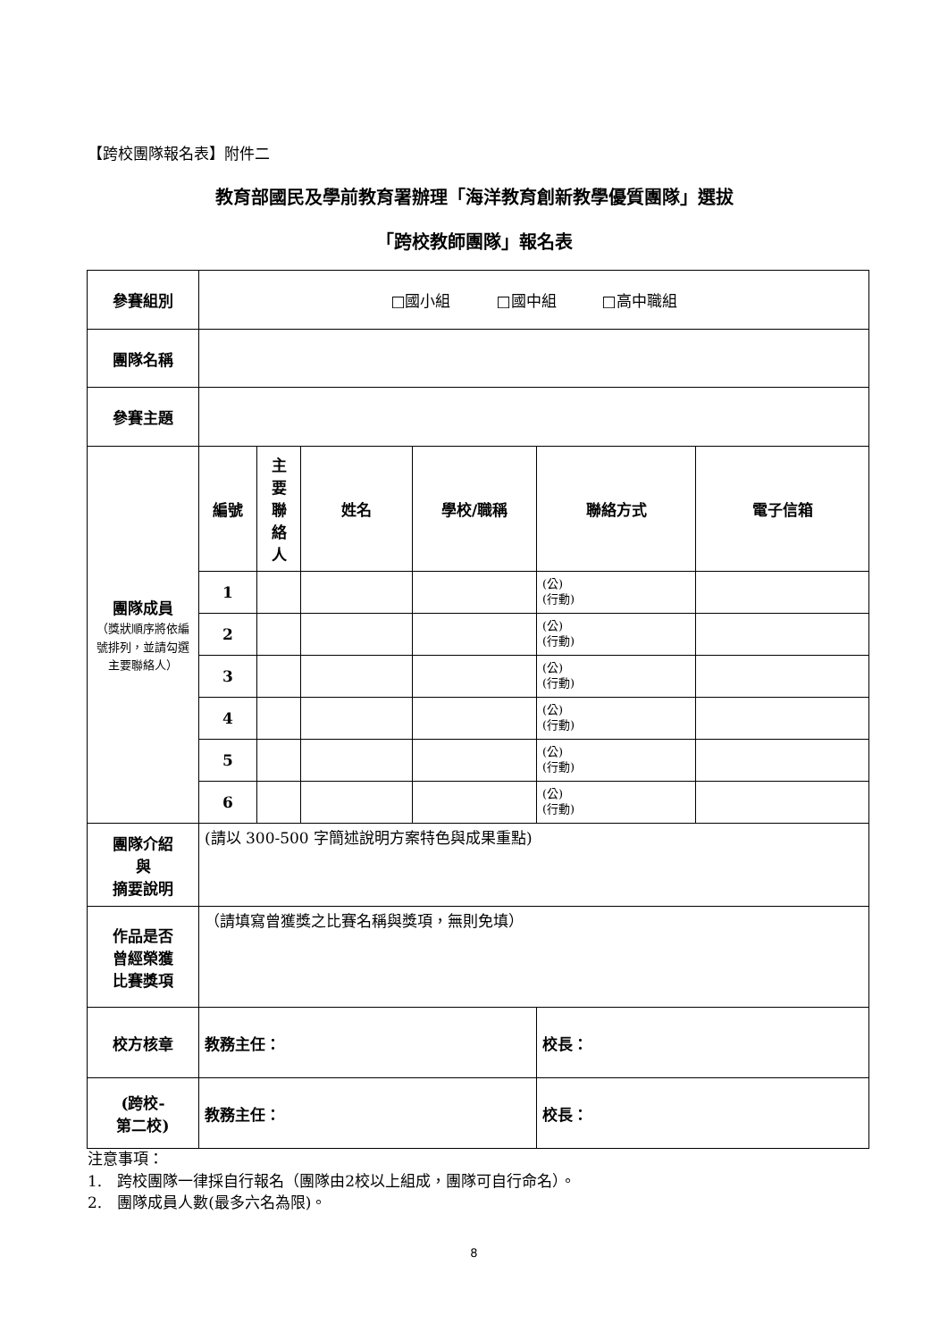【跨校團隊報名表】附件二
教育部國民及學前教育署辦理「海洋教育創新教學優質團隊」選拔
「跨校教師團隊」報名表
| 參賽組別 | □國小組 □國中組 □高中職組 | | | | | |
| 團隊名稱 | | | | | | |
| 參賽主題 | | | | | | |
| 團隊成員 （獎狀順序將依編號排列，並請勾選主要聯絡人） | 編號 | 主 要 聯 絡 人 | 姓名 | 學校/職稱 | 聯絡方式 | 電子信箱 |
| | 1 | | | | (公) (行動) | |
| | 2 | | | | (公) (行動) | |
| | 3 | | | | (公) (行動) | |
| | 4 | | | | (公) (行動) | |
| | 5 | | | | (公) (行動) | |
| | 6 | | | | (公) (行動) | |
| 團隊介紹 與 摘要說明 | (請以 300-500 字簡述說明方案特色與成果重點) | | | | | |
| 作品是否 曾經榮獲 比賽獎項 | （請填寫曾獲獎之比賽名稱與獎項，無則免填） | | | | | |
| 校方核章 | 教務主任： | | | | 校長： | |
| (跨校- 第二校) | 教務主任： | | | | 校長： | |
注意事項：
1.　跨校團隊一律採自行報名（團隊由2校以上組成，團隊可自行命名）。
2.　團隊成員人數(最多六名為限)。
8